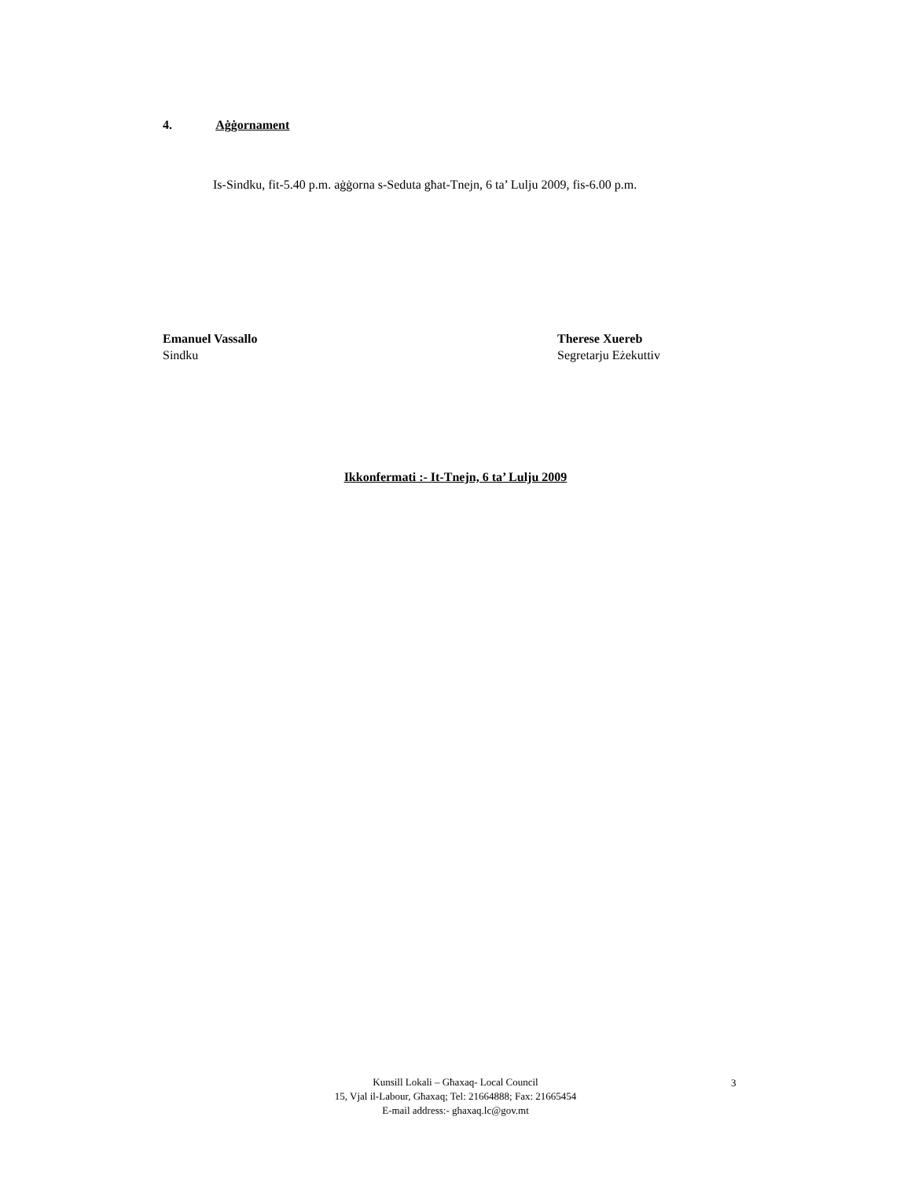4. Aġġornament
Is-Sindku, fit-5.40 p.m. aġġorna s-Seduta għat-Tnejn, 6 ta’ Lulju 2009, fis-6.00 p.m.
Emanuel Vassallo
Sindku
Therese Xuereb
Segretarju Eżekuttiv
Ikkonfermati :- It-Tnejn, 6 ta’ Lulju 2009
Kunsill Lokali – Għaxaq- Local Council
15, Vjal il-Labour, Għaxaq; Tel: 21664888; Fax: 21665454
E-mail address:- ghaxaq.lc@gov.mt
3